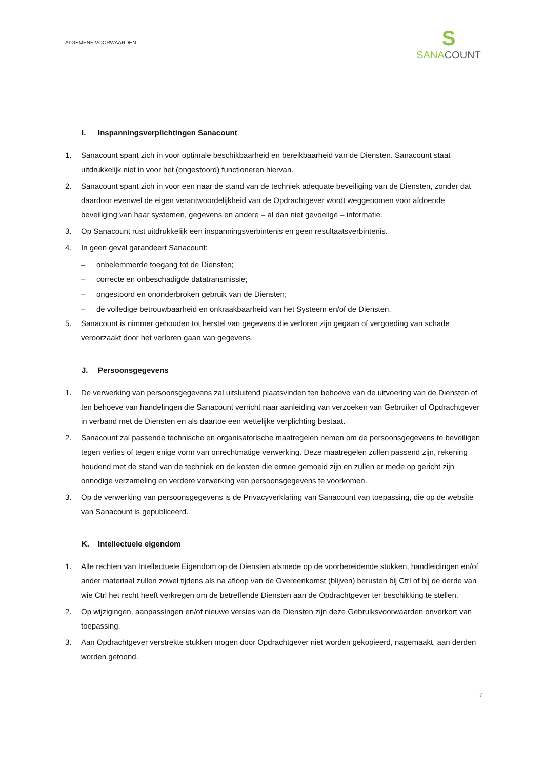ALGEMENE VOORWAARDEN
S
SANA COUNT
I. Inspanningsverplichtingen Sanacount
1. Sanacount spant zich in voor optimale beschikbaarheid en bereikbaarheid van de Diensten. Sanacount staat uitdrukkelijk niet in voor het (ongestoord) functioneren hiervan.
2. Sanacount spant zich in voor een naar de stand van de techniek adequate beveiliging van de Diensten, zonder dat daardoor evenwel de eigen verantwoordelijkheid van de Opdrachtgever wordt weggenomen voor afdoende beveiliging van haar systemen, gegevens en andere – al dan niet gevoelige – informatie.
3. Op Sanacount rust uitdrukkelijk een inspanningsverbintenis en geen resultaatsverbintenis.
4. In geen geval garandeert Sanacount:
– onbelemmerde toegang tot de Diensten;
– correcte en onbeschadigde datatransmissie;
– ongestoord en ononderbroken gebruik van de Diensten;
– de volledige betrouwbaarheid en onkraakbaarheid van het Systeem en/of de Diensten.
5. Sanacount is nimmer gehouden tot herstel van gegevens die verloren zijn gegaan of vergoeding van schade veroorzaakt door het verloren gaan van gegevens.
J. Persoonsgegevens
1. De verwerking van persoonsgegevens zal uitsluitend plaatsvinden ten behoeve van de uitvoering van de Diensten of ten behoeve van handelingen die Sanacount verricht naar aanleiding van verzoeken van Gebruiker of Opdrachtgever in verband met de Diensten en als daartoe een wettelijke verplichting bestaat.
2. Sanacount zal passende technische en organisatorische maatregelen nemen om de persoonsgegevens te beveiligen tegen verlies of tegen enige vorm van onrechtmatige verwerking. Deze maatregelen zullen passend zijn, rekening houdend met de stand van de techniek en de kosten die ermee gemoeid zijn en zullen er mede op gericht zijn onnodige verzameling en verdere verwerking van persoonsgegevens te voorkomen.
3. Op de verwerking van persoonsgegevens is de Privacyverklaring van Sanacount van toepassing, die op de website van Sanacount is gepubliceerd.
K. Intellectuele eigendom
1. Alle rechten van Intellectuele Eigendom op de Diensten alsmede op de voorbereidende stukken, handleidingen en/of ander materiaal zullen zowel tijdens als na afloop van de Overeenkomst (blijven) berusten bij Ctrl of bij de derde van wie Ctrl het recht heeft verkregen om de betreffende Diensten aan de Opdrachtgever ter beschikking te stellen.
2. Op wijzigingen, aanpassingen en/of nieuwe versies van de Diensten zijn deze Gebruiksvoorwaarden onverkort van toepassing.
3. Aan Opdrachtgever verstrekte stukken mogen door Opdrachtgever niet worden gekopieerd, nagemaakt, aan derden worden getoond.
7